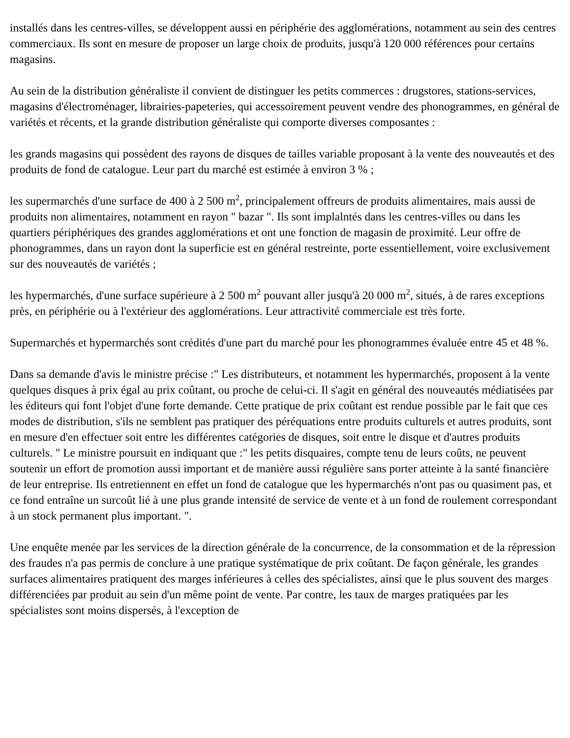installés dans les centres-villes, se développent aussi en périphérie des agglomérations, notamment au sein des centres commerciaux. Ils sont en mesure de proposer un large choix de produits, jusqu'à 120 000 références pour certains magasins.
Au sein de la distribution généraliste il convient de distinguer les petits commerces : drugstores, stations-services, magasins d'électroménager, librairies-papeteries, qui accessoirement peuvent vendre des phonogrammes, en général de variétés et récents, et la grande distribution généraliste qui comporte diverses composantes :
les grands magasins qui possèdent des rayons de disques de tailles variable proposant à la vente des nouveautés et des produits de fond de catalogue. Leur part du marché est estimée à environ 3 % ;
les supermarchés d'une surface de 400 à 2 500 m<sup>2</sup>, principalement offreurs de produits alimentaires, mais aussi de produits non alimentaires, notamment en rayon " bazar ". Ils sont implalntés dans les centres-villes ou dans les quartiers périphériques des grandes agglomérations et ont une fonction de magasin de proximité. Leur offre de phonogrammes, dans un rayon dont la superficie est en général restreinte, porte essentiellement, voire exclusivement sur des nouveautés de variétés ;
les hypermarchés, d'une surface supérieure à 2 500 m<sup>2</sup> pouvant aller jusqu'à 20 000 m<sup>2</sup>, situés, à de rares exceptions près, en périphérie ou à l'extérieur des agglomérations. Leur attractivité commerciale est très forte.
Supermarchés et hypermarchés sont crédités d'une part du marché pour les phonogrammes évaluée entre 45 et 48 %.
Dans sa demande d'avis le ministre précise :" Les distributeurs, et notamment les hypermarchés, proposent à la vente quelques disques à prix égal au prix coûtant, ou proche de celui-ci. Il s'agit en général des nouveautés médiatisées par les éditeurs qui font l'objet d'une forte demande. Cette pratique de prix coûtant est rendue possible par le fait que ces modes de distribution, s'ils ne semblent pas pratiquer des péréquations entre produits culturels et autres produits, sont en mesure d'en effectuer soit entre les différentes catégories de disques, soit entre le disque et d'autres produits culturels. " Le ministre poursuit en indiquant que :" les petits disquaires, compte tenu de leurs coûts, ne peuvent soutenir un effort de promotion aussi important et de manière aussi régulière sans porter atteinte à la santé financière de leur entreprise. Ils entretiennent en effet un fond de catalogue que les hypermarchés n'ont pas ou quasiment pas, et ce fond entraîne un surcoût lié à une plus grande intensité de service de vente et à un fond de roulement correspondant à un stock permanent plus important. ".
Une enquête menée par les services de la direction générale de la concurrence, de la consommation et de la répression des fraudes n'a pas permis de conclure à une pratique systématique de prix coûtant. De façon générale, les grandes surfaces alimentaires pratiquent des marges inférieures à celles des spécialistes, ainsi que le plus souvent des marges différenciées par produit au sein d'un même point de vente. Par contre, les taux de marges pratiquées par les spécialistes sont moins dispersés, à l'exception de